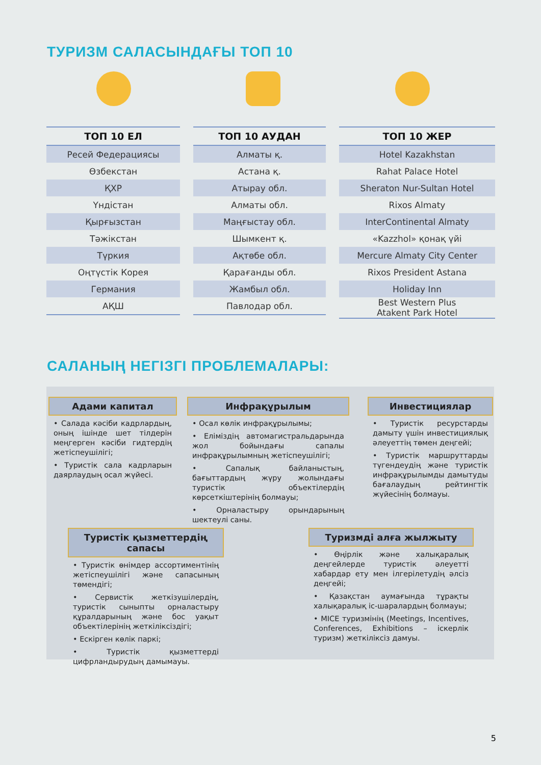ТУРИЗМ САЛАСЫНДАҒЫ ТОП 10
| ТОП 10 ЕЛ |
| --- |
| Ресей Федерациясы |
| Өзбекстан |
| ҚХР |
| Үндістан |
| Қырғызстан |
| Тәжікстан |
| Түркия |
| Оңтүстік Корея |
| Германия |
| АҚШ |
| ТОП 10 АУДАН |
| --- |
| Алматы қ. |
| Астана қ. |
| Атырау обл. |
| Алматы обл. |
| Маңғыстау обл. |
| Шымкент қ. |
| Ақтөбе обл. |
| Қарағанды обл. |
| Жамбыл обл. |
| Павлодар обл. |
| ТОП 10 ЖЕР |
| --- |
| Hotel Kazakhstan |
| Rahat Palace Hotel |
| Sheraton Nur-Sultan Hotel |
| Rixos Almaty |
| InterContinental Almaty |
| «Kazzhol» қонақ үйі |
| Mercure Almaty City Center |
| Rixos President Astana |
| Holiday Inn |
| Best Western Plus Atakent Park Hotel |
САЛАНЫҢ НЕГІЗГІ ПРОБЛЕМАЛАРЫ:
Адами капитал
• Салада кәсіби кадрлардың, оның ішінде шет тілдерін меңгерген кәсіби гидтердің жетіспеушілігі;
• Туристік сала кадрларын даярлаудың осал жүйесі.
Инфрақұрылым
• Осал көлік инфрақұрылымы;
• Еліміздің автомагистральдарында жол бойындағы сапалы инфрақұрылымның жетіспеушілігі;
• Сапалық байланыстың, бағыттардың жүру жолындағы туристік объектілердің көрсеткіштерінің болмауы;
• Орналастыру орындарының шектеулі саны.
Инвестициялар
• Туристік ресурстарды дамыту үшін инвестициялық әлеуеттің төмен деңгейі;
• Туристік маршруттарды түгендеудің және туристік инфрақұрылымды дамытуды бағалаудың рейтингтік жүйесінің болмауы.
Туристік қызметтердің сапасы
• Туристік өнімдер ассортиментінің жетіспеушілігі және сапасының төмендігі;
• Сервистік жеткізушілердің, туристік сыныпты орналастыру құралдарының және бос уақыт объектілерінің жеткіліксіздігі;
• Ескірген көлік паркі;
• Туристік қызметтерді цифрландырудың дамымауы.
Туризмді алға жылжыту
• Өңірлік және халықаралық деңгейлерде туристік әлеуетті хабардар ету мен ілгерілетудің әлсіз деңгейі;
• Қазақстан аумағында тұрақты халықаралық іс-шаралардың болмауы;
• MICE туризмінің (Meetings, Incentives, Conferences, Exhibitions – іскерлік туризм) жеткіліксіз дамуы.
5